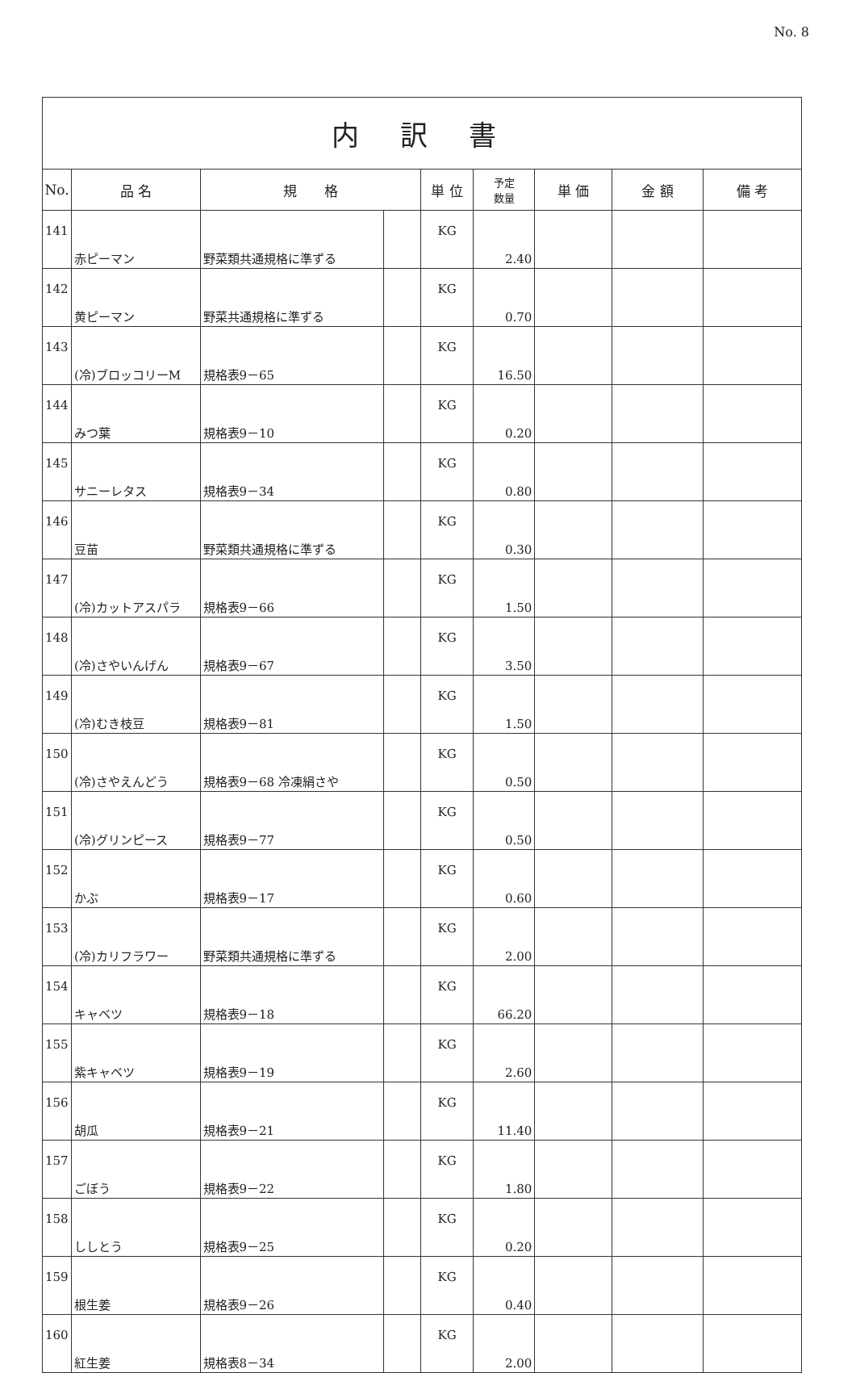No. 8
| 内 訳 書 | | | | | | | | |
| No. | 品 名 | 規 格 | | 単 位 | 予定 数量 | 単 価 | 金 額 | 備 考 |
| 141 | 赤ピーマン | 野菜類共通規格に準ずる | | KG | 2.40 | | | |
| 142 | 黄ピーマン | 野菜共通規格に準ずる | | KG | 0.70 | | | |
| 143 | (冷)ブロッコリーM | 規格表9－65 | | KG | 16.50 | | | |
| 144 | みつ葉 | 規格表9－10 | | KG | 0.20 | | | |
| 145 | サニーレタス | 規格表9－34 | | KG | 0.80 | | | |
| 146 | 豆苗 | 野菜類共通規格に準ずる | | KG | 0.30 | | | |
| 147 | (冷)カットアスパラ | 規格表9－66 | | KG | 1.50 | | | |
| 148 | (冷)さやいんげん | 規格表9－67 | | KG | 3.50 | | | |
| 149 | (冷)むき枝豆 | 規格表9－81 | | KG | 1.50 | | | |
| 150 | (冷)さやえんどう | 規格表9－68 冷凍絹さや | | KG | 0.50 | | | |
| 151 | (冷)グリンピース | 規格表9－77 | | KG | 0.50 | | | |
| 152 | かぶ | 規格表9－17 | | KG | 0.60 | | | |
| 153 | (冷)カリフラワー | 野菜類共通規格に準ずる | | KG | 2.00 | | | |
| 154 | キャベツ | 規格表9－18 | | KG | 66.20 | | | |
| 155 | 紫キャベツ | 規格表9－19 | | KG | 2.60 | | | |
| 156 | 胡瓜 | 規格表9－21 | | KG | 11.40 | | | |
| 157 | ごぼう | 規格表9－22 | | KG | 1.80 | | | |
| 158 | ししとう | 規格表9－25 | | KG | 0.20 | | | |
| 159 | 根生姜 | 規格表9－26 | | KG | 0.40 | | | |
| 160 | 紅生姜 | 規格表8－34 | | KG | 2.00 | | | |